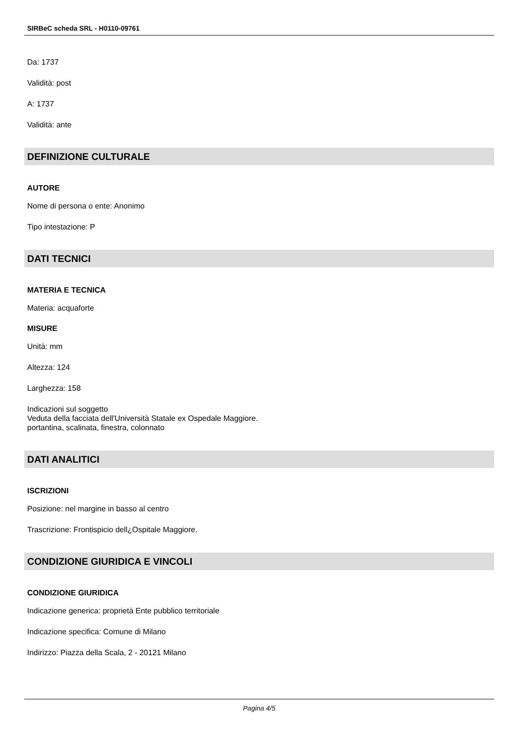SIRBeC scheda SRL - H0110-09761
Da: 1737
Validità: post
A: 1737
Validità: ante
DEFINIZIONE CULTURALE
AUTORE
Nome di persona o ente: Anonimo
Tipo intestazione: P
DATI TECNICI
MATERIA E TECNICA
Materia: acquaforte
MISURE
Unità: mm
Altezza: 124
Larghezza: 158
Indicazioni sul soggetto
Veduta della facciata dell'Università Statale ex Ospedale Maggiore.
portantina, scalinata, finestra, colonnato
DATI ANALITICI
ISCRIZIONI
Posizione: nel margine in basso al centro
Trascrizione: Frontispicio dell¿Ospitale Maggiore.
CONDIZIONE GIURIDICA E VINCOLI
CONDIZIONE GIURIDICA
Indicazione generica: proprietà Ente pubblico territoriale
Indicazione specifica: Comune di Milano
Indirizzo: Piazza della Scala, 2 - 20121 Milano
Pagina 4/5